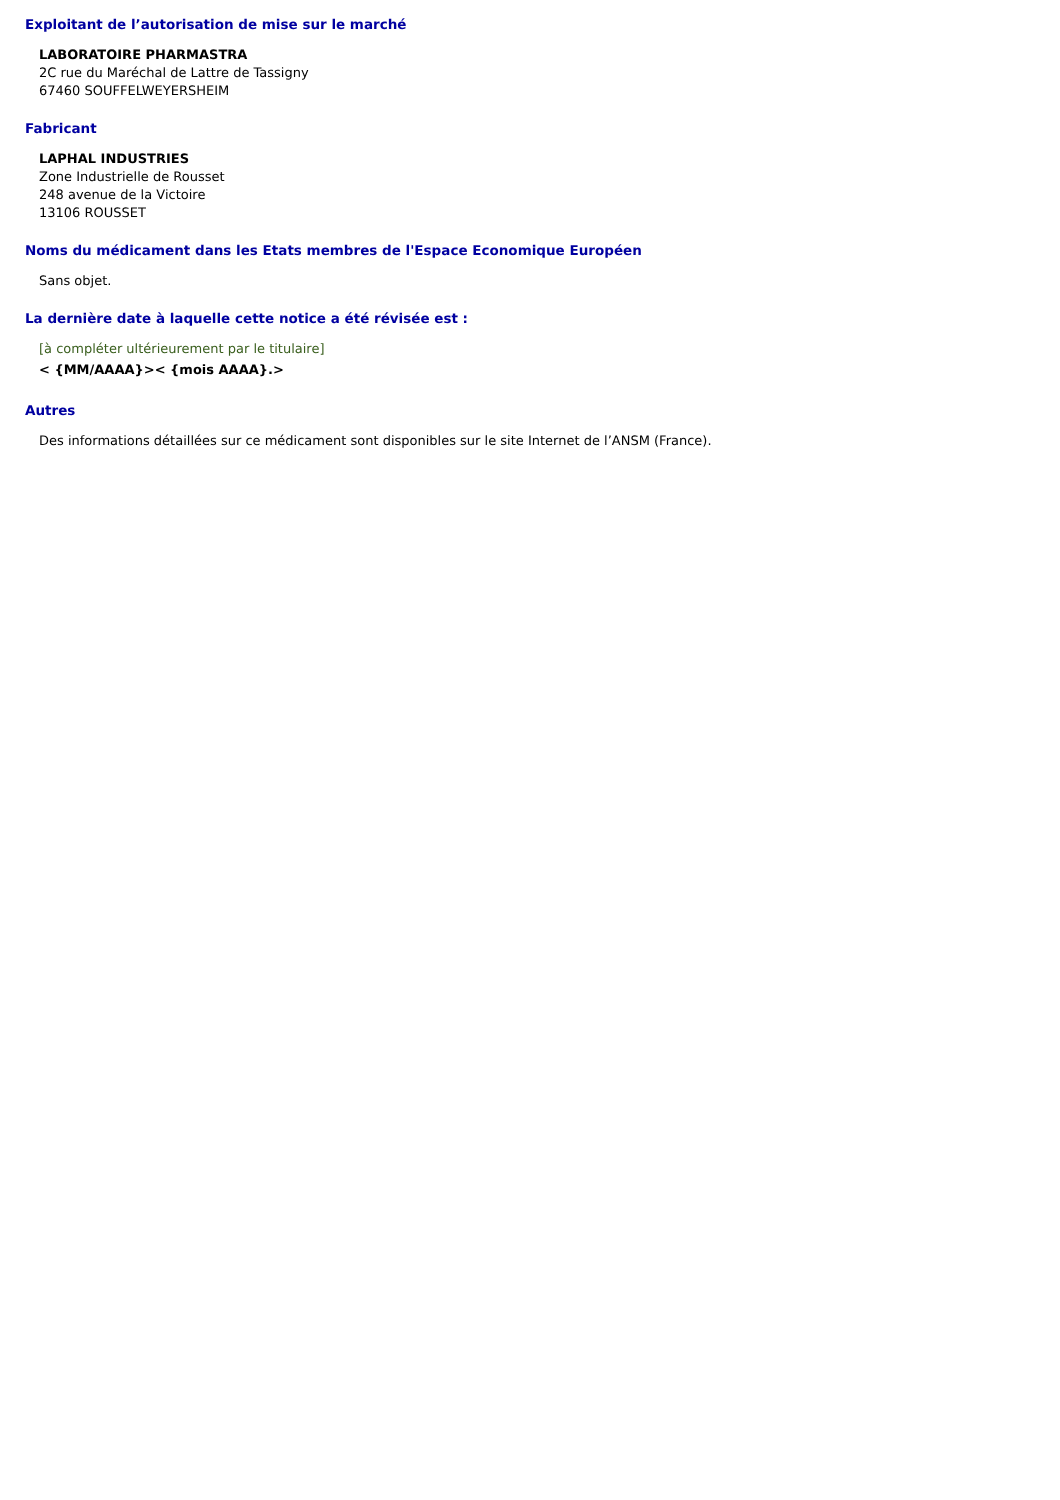Exploitant de l’autorisation de mise sur le marché
LABORATOIRE PHARMASTRA
2C rue du Maréchal de Lattre de Tassigny
67460 SOUFFELWEYERSHEIM
Fabricant
LAPHAL INDUSTRIES
Zone Industrielle de Rousset
248 avenue de la Victoire
13106 ROUSSET
Noms du médicament dans les Etats membres de l'Espace Economique Européen
Sans objet.
La dernière date à laquelle cette notice a été révisée est :
[à compléter ultérieurement par le titulaire]
< {MM/AAAA}>< {mois AAAA}.>
Autres
Des informations détaillées sur ce médicament sont disponibles sur le site Internet de l’ANSM (France).